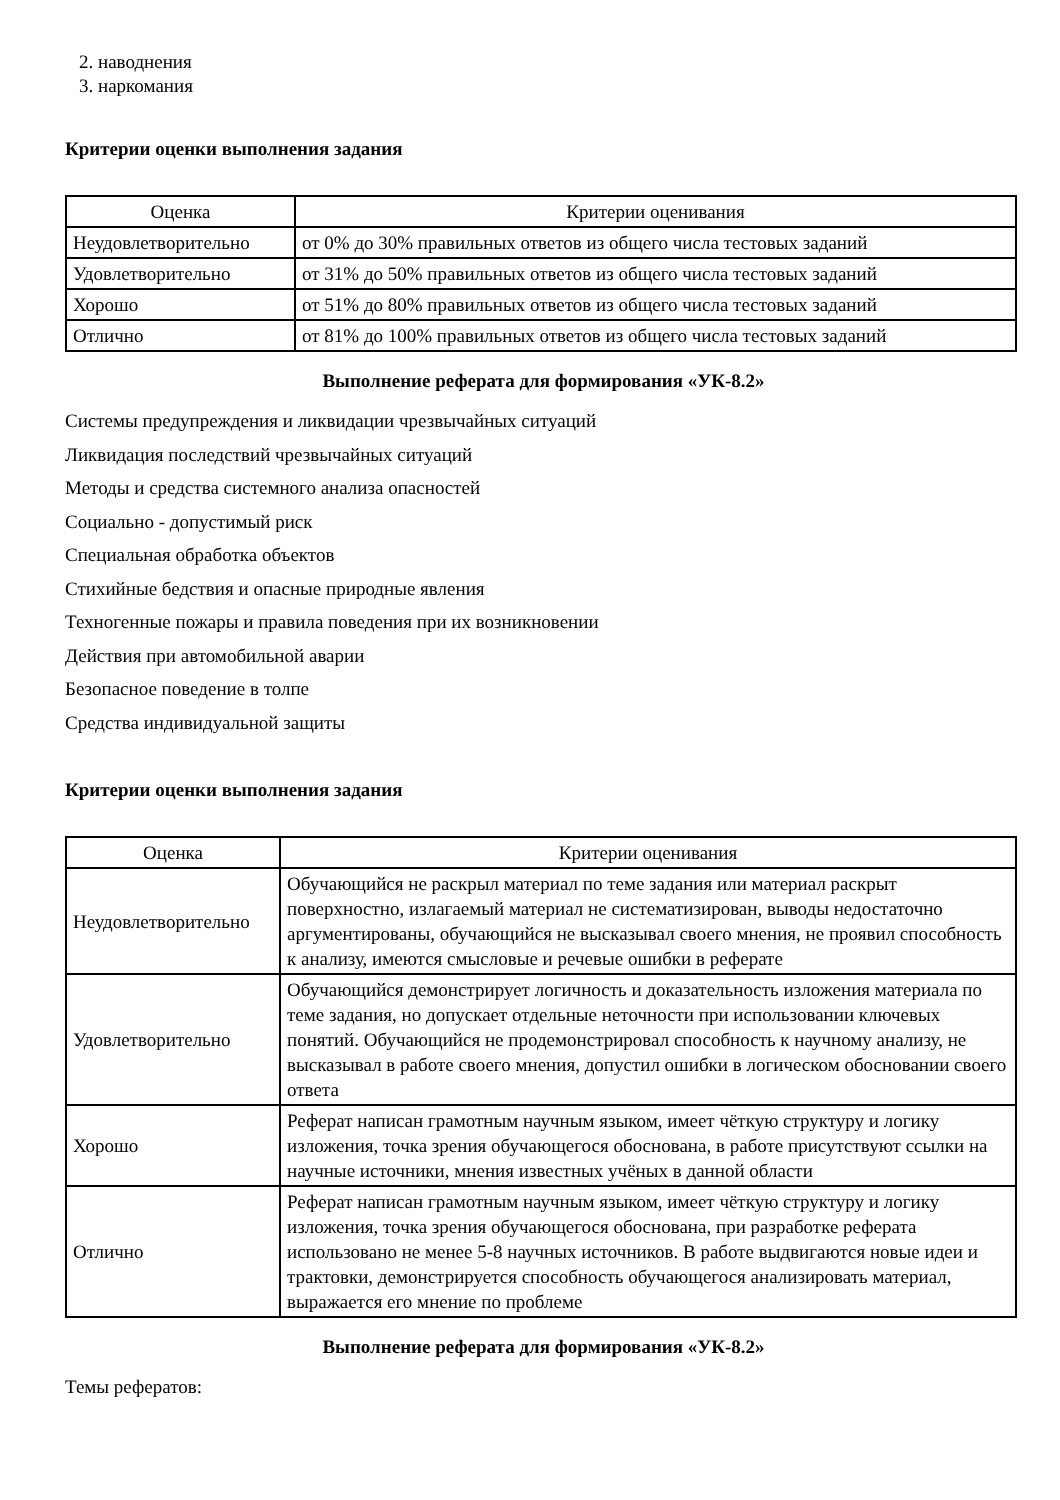2. наводнения
3. наркомания
Критерии оценки выполнения задания
| Оценка | Критерии оценивания |
| --- | --- |
| Неудовлетворительно | от 0% до 30% правильных ответов из общего числа тестовых заданий |
| Удовлетворительно | от 31% до 50% правильных ответов из общего числа тестовых заданий |
| Хорошо | от 51% до 80% правильных ответов из общего числа тестовых заданий |
| Отлично | от 81% до 100% правильных ответов из общего числа тестовых заданий |
Выполнение реферата для формирования «УК-8.2»
Системы предупреждения и ликвидации чрезвычайных ситуаций
Ликвидация последствий чрезвычайных ситуаций
Методы и средства системного анализа опасностей
Социально - допустимый риск
Специальная обработка объектов
Стихийные бедствия и опасные природные явления
Техногенные пожары и правила поведения при их возникновении
Действия при автомобильной аварии
Безопасное поведение в толпе
Средства индивидуальной защиты
Критерии оценки выполнения задания
| Оценка | Критерии оценивания |
| --- | --- |
| Неудовлетворительно | Обучающийся не раскрыл материал по теме задания или материал раскрыт поверхностно, излагаемый материал не систематизирован, выводы недостаточно аргументированы, обучающийся не высказывал своего мнения, не проявил способность к анализу, имеются смысловые и речевые ошибки в реферате |
| Удовлетворительно | Обучающийся демонстрирует логичность и доказательность изложения материала по теме задания, но допускает отдельные неточности при использовании ключевых понятий. Обучающийся не продемонстрировал способность к научному анализу, не высказывал в работе своего мнения, допустил ошибки в логическом обосновании своего ответа |
| Хорошо | Реферат написан грамотным научным языком, имеет чёткую структуру и логику изложения, точка зрения обучающегося обоснована, в работе присутствуют ссылки на научные источники, мнения известных учёных в данной области |
| Отлично | Реферат написан грамотным научным языком, имеет чёткую структуру и логику изложения, точка зрения обучающегося обоснована, при разработке реферата использовано не менее 5-8 научных источников. В работе выдвигаются новые идеи и трактовки, демонстрируется способность обучающегося анализировать материал, выражается его мнение по проблеме |
Выполнение реферата для формирования «УК-8.2»
Темы рефератов: